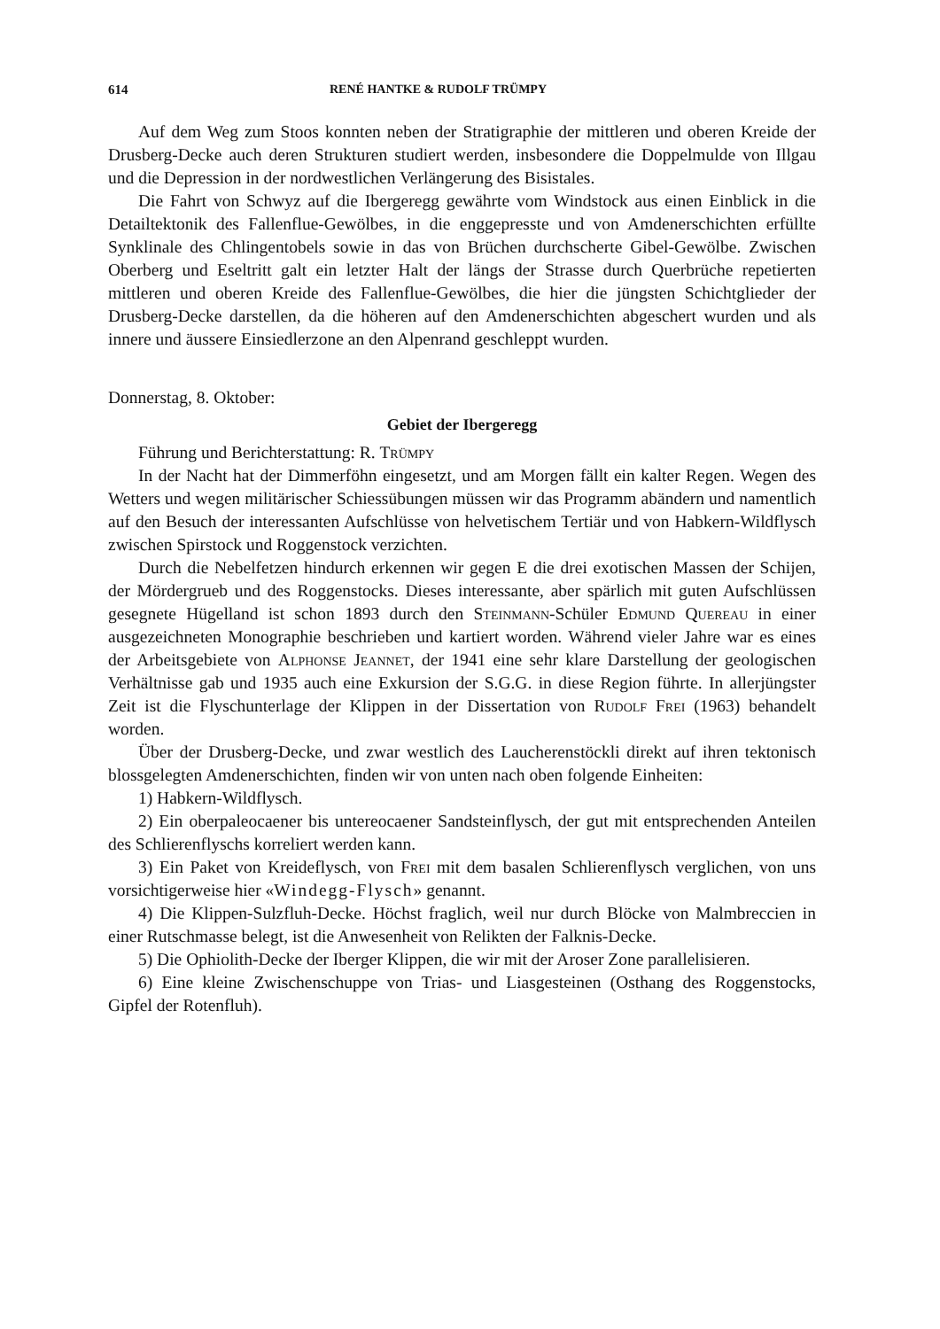614 RENÉ HANTKE & RUDOLF TRÜMPY
Auf dem Weg zum Stoos konnten neben der Stratigraphie der mittleren und oberen Kreide der Drusberg-Decke auch deren Strukturen studiert werden, insbesondere die Doppelmulde von Illgau und die Depression in der nordwestlichen Verlängerung des Bisistales.
Die Fahrt von Schwyz auf die Ibergeregg gewährte vom Windstock aus einen Einblick in die Detailtektonik des Fallenflue-Gewölbes, in die enggepresste und von Amdenerschichten erfüllte Synklinale des Chlingentobels sowie in das von Brüchen durchscherte Gibel-Gewölbe. Zwischen Oberberg und Eseltritt galt ein letzter Halt der längs der Strasse durch Querbrüche repetierten mittleren und oberen Kreide des Fallenflue-Gewölbes, die hier die jüngsten Schichtglieder der Drusberg-Decke darstellen, da die höheren auf den Amdenerschichten abgeschert wurden und als innere und äussere Einsiedlerzone an den Alpenrand geschleppt wurden.
Donnerstag, 8. Oktober:
Gebiet der Ibergeregg
Führung und Berichterstattung: R. Trümpy
In der Nacht hat der Dimmerföhn eingesetzt, und am Morgen fällt ein kalter Regen. Wegen des Wetters und wegen militärischer Schiessübungen müssen wir das Programm abändern und namentlich auf den Besuch der interessanten Aufschlüsse von helvetischem Tertiär und von Habkern-Wildflysch zwischen Spirstock und Roggenstock verzichten.
Durch die Nebelfetzen hindurch erkennen wir gegen E die drei exotischen Massen der Schijen, der Mördergrueb und des Roggenstocks. Dieses interessante, aber spärlich mit guten Aufschlüssen gesegnete Hügelland ist schon 1893 durch den Steinmann-Schüler Edmund Quereau in einer ausgezeichneten Monographie beschrieben und kartiert worden. Während vieler Jahre war es eines der Arbeitsgebiete von Alphonse Jeannet, der 1941 eine sehr klare Darstellung der geologischen Verhältnisse gab und 1935 auch eine Exkursion der S.G.G. in diese Region führte. In allerjüngster Zeit ist die Flyschunterlage der Klippen in der Dissertation von Rudolf Frei (1963) behandelt worden.
Über der Drusberg-Decke, und zwar westlich des Laucherenstöckli direkt auf ihren tektonisch blossgelegten Amdenerschichten, finden wir von unten nach oben folgende Einheiten:
1) Habkern-Wildflysch.
2) Ein oberpaleocaener bis untereocaener Sandsteinflysch, der gut mit entsprechenden Anteilen des Schlierenflyschs korreliert werden kann.
3) Ein Paket von Kreideflysch, von Frei mit dem basalen Schlierenflysch verglichen, von uns vorsichtigerweise hier «Windegg-Flysch» genannt.
4) Die Klippen-Sulzfluh-Decke. Höchst fraglich, weil nur durch Blöcke von Malmbreccien in einer Rutschmasse belegt, ist die Anwesenheit von Relikten der Falknis-Decke.
5) Die Ophiolith-Decke der Iberger Klippen, die wir mit der Aroser Zone parallelisieren.
6) Eine kleine Zwischenschuppe von Trias- und Liasgesteinen (Osthang des Roggenstocks, Gipfel der Rotenfluh).